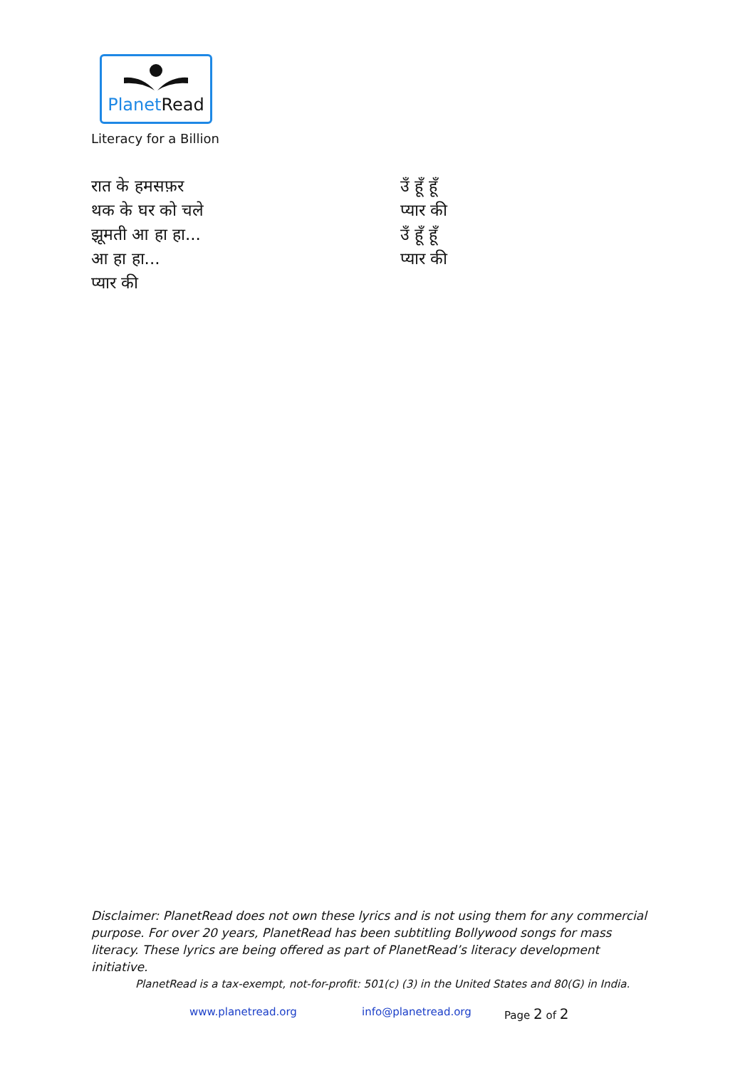PlanetRead
Literacy for a Billion
रात के हमसफ़र
थक के घर को चले
झूमती आ हा हा...
आ हा हा...
प्यार की
उँ हूँ हूँ
प्यार की
उँ हूँ हूँ
प्यार की
Disclaimer: PlanetRead does not own these lyrics and is not using them for any commercial purpose. For over 20 years, PlanetRead has been subtitling Bollywood songs for mass literacy. These lyrics are being offered as part of PlanetRead’s literacy development initiative.
PlanetRead is a tax-exempt, not-for-profit: 501(c) (3) in the United States and 80(G) in India.
www.planetread.org info@planetread.org Page 2 of 2